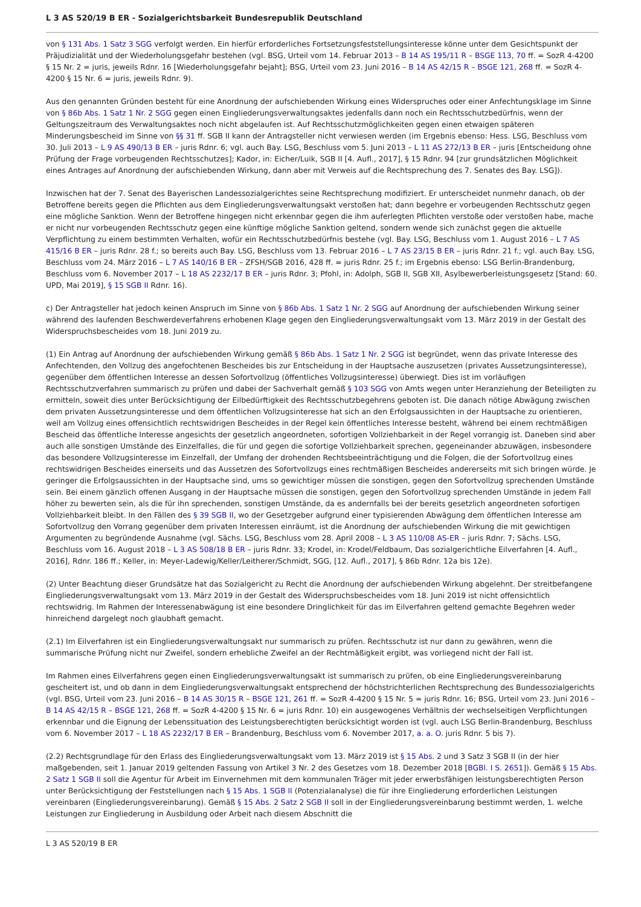L 3 AS 520/19 B ER - Sozialgerichtsbarkeit Bundesrepublik Deutschland
von § 131 Abs. 1 Satz 3 SGG verfolgt werden. Ein hierfür erforderliches Fortsetzungsfeststellungsinteresse könne unter dem Gesichtspunkt der Präjudizialität und der Wiederholungsgefahr bestehen (vgl. BSG, Urteil vom 14. Februar 2013 – B 14 AS 195/11 R – BSGE 113, 70 ff. = SozR 4-4200 § 15 Nr. 2 = juris, jeweils Rdnr. 16 [Wiederholungsgefahr bejaht]; BSG, Urteil vom 23. Juni 2016 – B 14 AS 42/15 R – BSGE 121, 268 ff. = SozR 4-4200 § 15 Nr. 6 = juris, jeweils Rdnr. 9).
Aus den genannten Gründen besteht für eine Anordnung der aufschiebenden Wirkung eines Widerspruches oder einer Anfechtungsklage im Sinne von § 86b Abs. 1 Satz 1 Nr. 2 SGG gegen einen Eingliederungsverwaltungsaktes jedenfalls dann noch ein Rechtsschutzbedürfnis, wenn der Geltungszeitraum des Verwaltungsaktes noch nicht abgelaufen ist. Auf Rechtsschutzmöglichkeiten gegen einen etwaigen späteren Minderungsbescheid im Sinne von §§ 31 ff. SGB II kann der Antragsteller nicht verwiesen werden (im Ergebnis ebenso: Hess. LSG, Beschluss vom 30. Juli 2013 – L 9 AS 490/13 B ER – juris Rdnr. 6; vgl. auch Bay. LSG, Beschluss vom 5. Juni 2013 – L 11 AS 272/13 B ER – juris [Entscheidung ohne Prüfung der Frage vorbeugenden Rechtsschutzes]; Kador, in: Eicher/Luik, SGB II [4. Aufl., 2017], § 15 Rdnr. 94 [zur grundsätzlichen Möglichkeit eines Antrages auf Anordnung der aufschiebenden Wirkung, dann aber mit Verweis auf die Rechtsprechung des 7. Senates des Bay. LSG]).
Inzwischen hat der 7. Senat des Bayerischen Landessozialgerichtes seine Rechtsprechung modifiziert. Er unterscheidet nunmehr danach, ob der Betroffene bereits gegen die Pflichten aus dem Eingliederungsverwaltungsakt verstoßen hat; dann begehre er vorbeugenden Rechtsschutz gegen eine mögliche Sanktion. Wenn der Betroffene hingegen nicht erkennbar gegen die ihm auferlegten Pflichten verstoße oder verstoßen habe, mache er nicht nur vorbeugenden Rechtsschutz gegen eine künftige mögliche Sanktion geltend, sondern wende sich zunächst gegen die aktuelle Verpflichtung zu einem bestimmten Verhalten, wofür ein Rechtsschutzbedürfnis bestehe (vgl. Bay. LSG, Beschluss vom 1. August 2016 – L 7 AS 415/16 B ER – juris Rdnr. 28 f.; so bereits auch Bay. LSG, Beschluss vom 13. Februar 2016 – L 7 AS 23/15 B ER – juris Rdnr. 21 f.; vgl. auch Bay. LSG, Beschluss vom 24. März 2016 – L 7 AS 140/16 B ER – ZFSH/SGB 2016, 428 ff. = juris Rdnr. 25 f.; im Ergebnis ebenso: LSG Berlin-Brandenburg, Beschluss vom 6. November 2017 – L 18 AS 2232/17 B ER – juris Rdnr. 3; Pfohl, in: Adolph, SGB II, SGB XII, Asylbewerberleistungsgesetz [Stand: 60. UPD, Mai 2019], § 15 SGB II Rdnr. 16).
c) Der Antragsteller hat jedoch keinen Anspruch im Sinne von § 86b Abs. 1 Satz 1 Nr. 2 SGG auf Anordnung der aufschiebenden Wirkung seiner während des laufenden Beschwerdeverfahrens erhobenen Klage gegen den Eingliederungsverwaltungsakt vom 13. März 2019 in der Gestalt des Widerspruchsbescheides vom 18. Juni 2019 zu.
(1) Ein Antrag auf Anordnung der aufschiebenden Wirkung gemäß § 86b Abs. 1 Satz 1 Nr. 2 SGG ist begründet, wenn das private Interesse des Anfechtenden, den Vollzug des angefochtenen Bescheides bis zur Entscheidung in der Hauptsache auszusetzen (privates Aussetzungsinteresse), gegenüber dem öffentlichen Interesse an dessen Sofortvollzug (öffentliches Vollzugsinteresse) überwiegt. Dies ist im vorläufigen Rechtsschutzverfahren summarisch zu prüfen und dabei der Sachverhalt gemäß § 103 SGG von Amts wegen unter Heranziehung der Beteiligten zu ermitteln, soweit dies unter Berücksichtigung der Eilbedürftigkeit des Rechtsschutzbegehrens geboten ist. Die danach nötige Abwägung zwischen dem privaten Aussetzungsinteresse und dem öffentlichen Vollzugsinteresse hat sich an den Erfolgsaussichten in der Hauptsache zu orientieren, weil am Vollzug eines offensichtlich rechtswidrigen Bescheides in der Regel kein öffentliches Interesse besteht, während bei einem rechtmäßigen Bescheid das öffentliche Interesse angesichts der gesetzlich angeordneten, sofortigen Vollziehbarkeit in der Regel vorrangig ist. Daneben sind aber auch alle sonstigen Umstände des Einzelfalles, die für und gegen die sofortige Vollziehbarkeit sprechen, gegeneinander abzuwägen, insbesondere das besondere Vollzugsinteresse im Einzelfall, der Umfang der drohenden Rechtsbeeinträchtigung und die Folgen, die der Sofortvollzug eines rechtswidrigen Bescheides einerseits und das Aussetzen des Sofortvollzugs eines rechtmäßigen Bescheides andererseits mit sich bringen würde. Je geringer die Erfolgsaussichten in der Hauptsache sind, ums so gewichtiger müssen die sonstigen, gegen den Sofortvollzug sprechenden Umstände sein. Bei einem gänzlich offenen Ausgang in der Hauptsache müssen die sonstigen, gegen den Sofortvollzug sprechenden Umstände in jedem Fall höher zu bewerten sein, als die für ihn sprechenden, sonstigen Umstände, da es andernfalls bei der bereits gesetzlich angeordneten sofortigen Vollziehbarkeit bleibt. In den Fällen des § 39 SGB II, wo der Gesetzgeber aufgrund einer typisierenden Abwägung dem öffentlichen Interesse am Sofortvollzug den Vorrang gegenüber dem privaten Interessen einräumt, ist die Anordnung der aufschiebenden Wirkung die mit gewichtigen Argumenten zu begründende Ausnahme (vgl. Sächs. LSG, Beschluss vom 28. April 2008 – L 3 AS 110/08 AS-ER – juris Rdnr. 7; Sächs. LSG, Beschluss vom 16. August 2018 – L 3 AS 508/18 B ER – juris Rdnr. 33; Krodel, in: Krodel/Feldbaum, Das sozialgerichtliche Eilverfahren [4. Aufl., 2016], Rdnr. 186 ff.; Keller, in: Meyer-Ladewig/Keller/Leitherer/Schmidt, SGG, [12. Aufl., 2017], § 86b Rdnr. 12a bis 12e).
(2) Unter Beachtung dieser Grundsätze hat das Sozialgericht zu Recht die Anordnung der aufschiebenden Wirkung abgelehnt. Der streitbefangene Eingliederungsverwaltungsakt vom 13. März 2019 in der Gestalt des Widerspruchsbescheides vom 18. Juni 2019 ist nicht offensichtlich rechtswidrig. Im Rahmen der Interessenabwägung ist eine besondere Dringlichkeit für das im Eilverfahren geltend gemachte Begehren weder hinreichend dargelegt noch glaubhaft gemacht.
(2.1) Im Eilverfahren ist ein Eingliederungsverwaltungsakt nur summarisch zu prüfen. Rechtsschutz ist nur dann zu gewähren, wenn die summarische Prüfung nicht nur Zweifel, sondern erhebliche Zweifel an der Rechtmäßigkeit ergibt, was vorliegend nicht der Fall ist.
Im Rahmen eines Eilverfahrens gegen einen Eingliederungsverwaltungsakt ist summarisch zu prüfen, ob eine Eingliederungsvereinbarung gescheitert ist, und ob dann in dem Eingliederungsverwaltungsakt entsprechend der höchstrichterlichen Rechtsprechung des Bundessozialgerichts (vgl. BSG, Urteil vom 23. Juni 2016 – B 14 AS 30/15 R – BSGE 121, 261 ff. = SozR 4-4200 § 15 Nr. 5 = juris Rdnr. 16; BSG, Urteil vom 23. Juni 2016 – B 14 AS 42/15 R – BSGE 121, 268 ff. = SozR 4-4200 § 15 Nr. 6 = juris Rdnr. 10) ein ausgewogenes Verhältnis der wechselseitigen Verpflichtungen erkennbar und die Eignung der Lebenssituation des Leistungsberechtigten berücksichtigt worden ist (vgl. auch LSG Berlin-Brandenburg, Beschluss vom 6. November 2017 – L 18 AS 2232/17 B ER – Brandenburg, Beschluss vom 6. November 2017, a. a. O. juris Rdnr. 5 bis 7).
(2.2) Rechtsgrundlage für den Erlass des Eingliederungsverwaltungsakt vom 13. März 2019 ist § 15 Abs. 2 und 3 Satz 3 SGB II (in der hier maßgebenden, seit 1. Januar 2019 geltenden Fassung von Artikel 3 Nr. 2 des Gesetzes vom 18. Dezember 2018 [BGBl. I S. 2651]). Gemäß § 15 Abs. 2 Satz 1 SGB II soll die Agentur für Arbeit im Einvernehmen mit dem kommunalen Träger mit jeder erwerbsfähigen leistungsberechtigten Person unter Berücksichtigung der Feststellungen nach § 15 Abs. 1 SGB II (Potenzialanalyse) die für ihre Eingliederung erforderlichen Leistungen vereinbaren (Eingliederungsvereinbarung). Gemäß § 15 Abs. 2 Satz 2 SGB II soll in der Eingliederungsvereinbarung bestimmt werden, 1. welche Leistungen zur Eingliederung in Ausbildung oder Arbeit nach diesem Abschnitt die
L 3 AS 520/19 B ER